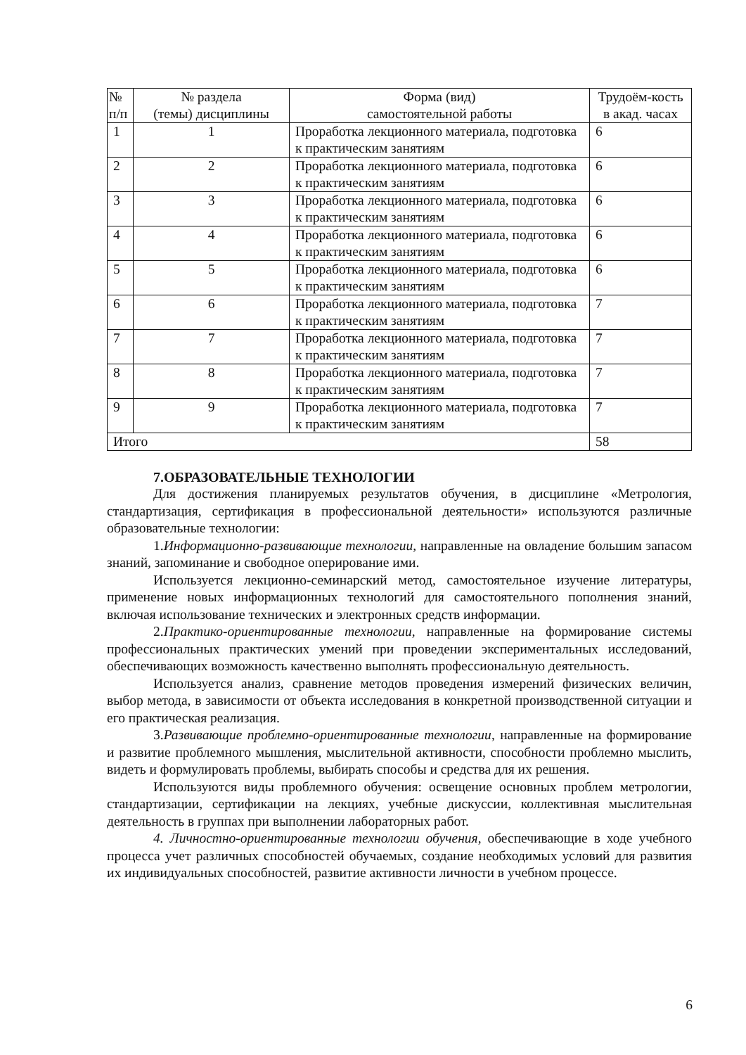| № п/п | № раздела (темы) дисциплины | Форма (вид) самостоятельной работы | Трудоём-кость в акад. часах |
| --- | --- | --- | --- |
| 1 | 1 | Проработка лекционного материала, подготовка к практическим занятиям | 6 |
| 2 | 2 | Проработка лекционного материала, подготовка к практическим занятиям | 6 |
| 3 | 3 | Проработка лекционного материала, подготовка к практическим занятиям | 6 |
| 4 | 4 | Проработка лекционного материала, подготовка к практическим занятиям | 6 |
| 5 | 5 | Проработка лекционного материала, подготовка к практическим занятиям | 6 |
| 6 | 6 | Проработка лекционного материала, подготовка к практическим занятиям | 7 |
| 7 | 7 | Проработка лекционного материала, подготовка к практическим занятиям | 7 |
| 8 | 8 | Проработка лекционного материала, подготовка к практическим занятиям | 7 |
| 9 | 9 | Проработка лекционного материала, подготовка к практическим занятиям | 7 |
| Итого | | | 58 |
7.ОБРАЗОВАТЕЛЬНЫЕ ТЕХНОЛОГИИ
Для достижения планируемых результатов обучения, в дисциплине «Метрология, стандартизация, сертификация в профессиональной деятельности» используются различные образовательные технологии:
1.Информационно-развивающие технологии, направленные на овладение большим запасом знаний, запоминание и свободное оперирование ими.
Используется лекционно-семинарский метод, самостоятельное изучение литературы, применение новых информационных технологий для самостоятельного пополнения знаний, включая использование технических и электронных средств информации.
2.Практико-ориентированные технологии, направленные на формирование системы профессиональных практических умений при проведении экспериментальных исследований, обеспечивающих возможность качественно выполнять профессиональную деятельность.
Используется анализ, сравнение методов проведения измерений физических величин, выбор метода, в зависимости от объекта исследования в конкретной производственной ситуации и его практическая реализация.
3.Развивающие проблемно-ориентированные технологии, направленные на формирование и развитие проблемного мышления, мыслительной активности, способности проблемно мыслить, видеть и формулировать проблемы, выбирать способы и средства для их решения.
Используются виды проблемного обучения: освещение основных проблем метрологии, стандартизации, сертификации на лекциях, учебные дискуссии, коллективная мыслительная деятельность в группах при выполнении лабораторных работ.
4. Личностно-ориентированные технологии обучения, обеспечивающие в ходе учебного процесса учет различных способностей обучаемых, создание необходимых условий для развития их индивидуальных способностей, развитие активности личности в учебном процессе.
6